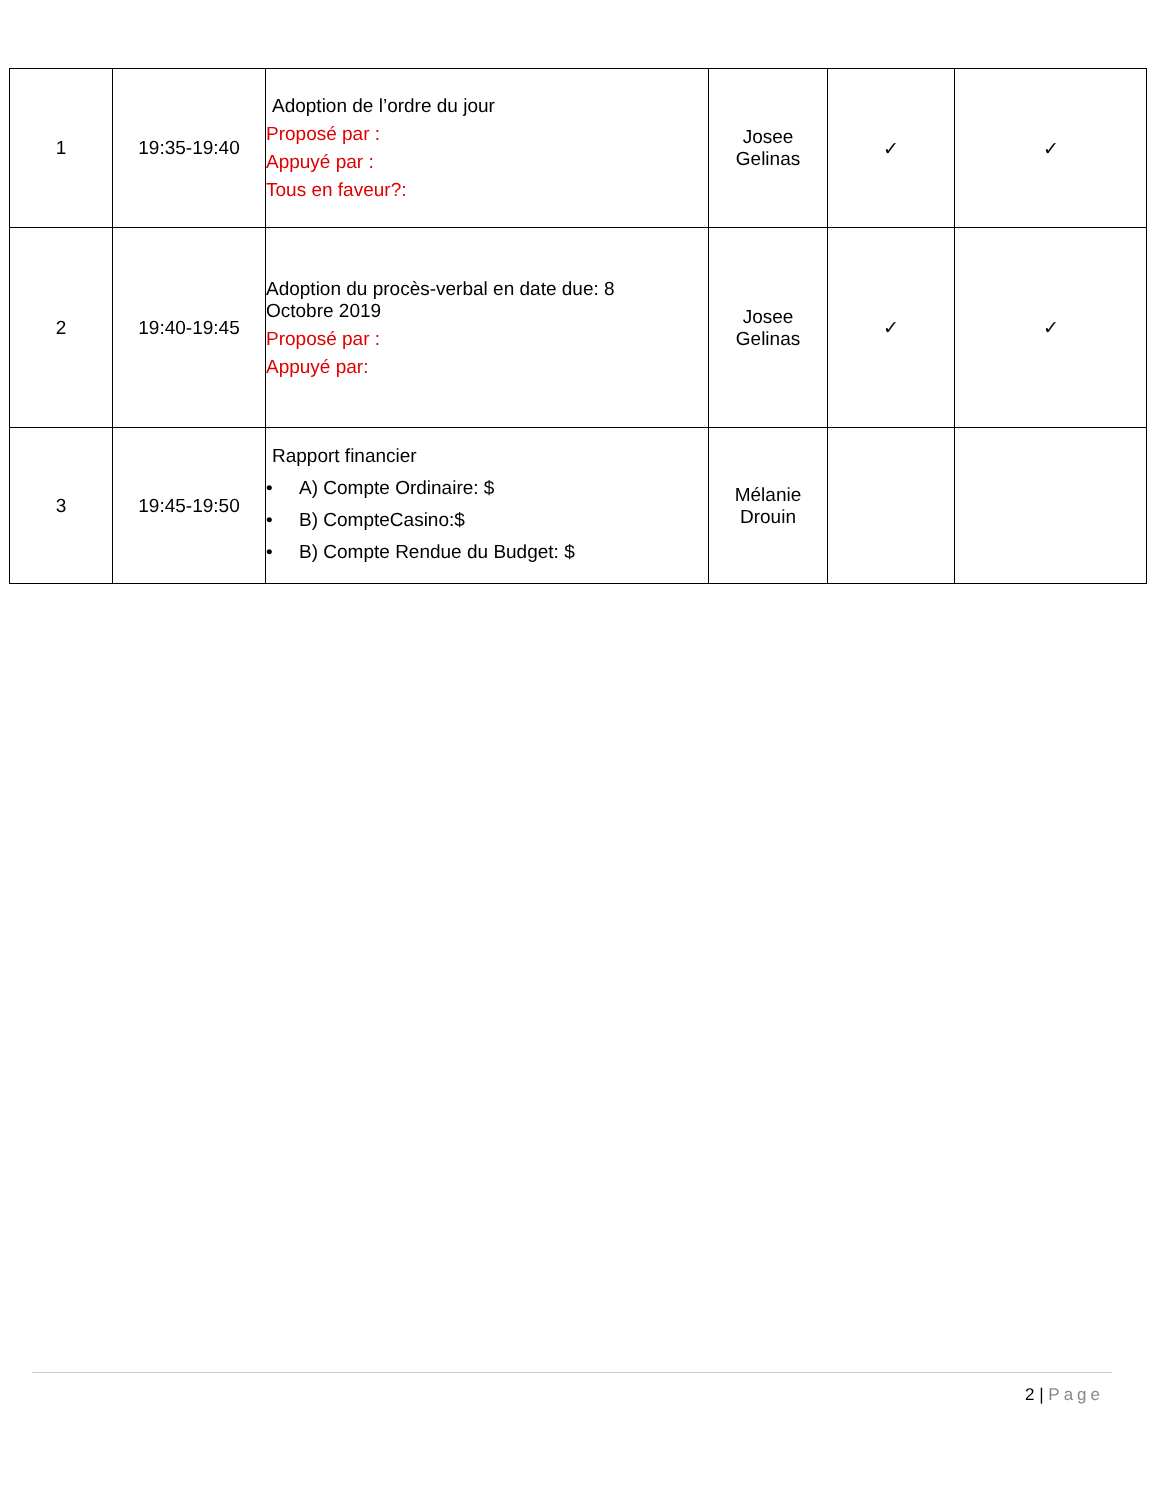| 1 | 19:35-19:40 | Adoption de l’ordre du jour Proposé par : Appuyé par : Tous en faveur?: | Josee Gelinas | ✓ | ✓ |
| 2 | 19:40-19:45 | Adoption du procès-verbal en date due: 8 Octobre 2019 Proposé par : Appuyé par: | Josee Gelinas | ✓ | ✓ |
| 3 | 19:45-19:50 | Rapport financier • A) Compte Ordinaire: $ • B) CompteCasino:$ • B) Compte Rendue du Budget: $ | Mélanie Drouin | | |
2 | Page